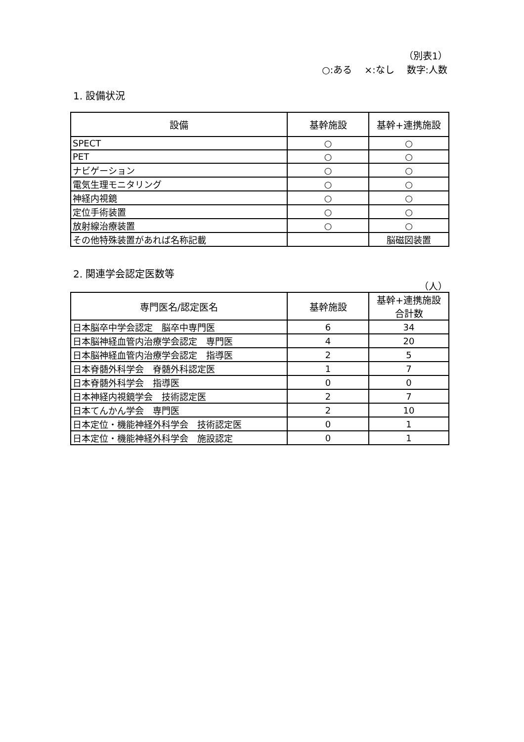（別表1）
○:ある　 ×:なし　 数字:人数
1. 設備状況
| 設備 | 基幹施設 | 基幹+連携施設 |
| --- | --- | --- |
| SPECT | ○ | ○ |
| PET | ○ | ○ |
| ナビゲーション | ○ | ○ |
| 電気生理モニタリング | ○ | ○ |
| 神経内視鏡 | ○ | ○ |
| 定位手術装置 | ○ | ○ |
| 放射線治療装置 | ○ | ○ |
| その他特殊装置があれば名称記載 | | 脳磁図装置 |
2. 関連学会認定医数等
（人）
| 専門医名/認定医名 | 基幹施設 | 基幹+連携施設 合計数 |
| --- | --- | --- |
| 日本脳卒中学会認定 脳卒中専門医 | 6 | 34 |
| 日本脳神経血管内治療学会認定 専門医 | 4 | 20 |
| 日本脳神経血管内治療学会認定 指導医 | 2 | 5 |
| 日本脊髄外科学会 脊髄外科認定医 | 1 | 7 |
| 日本脊髄外科学会 指導医 | 0 | 0 |
| 日本神経内視鏡学会 技術認定医 | 2 | 7 |
| 日本てんかん学会 専門医 | 2 | 10 |
| 日本定位・機能神経外科学会 技術認定医 | 0 | 1 |
| 日本定位・機能神経外科学会 施設認定 | 0 | 1 |